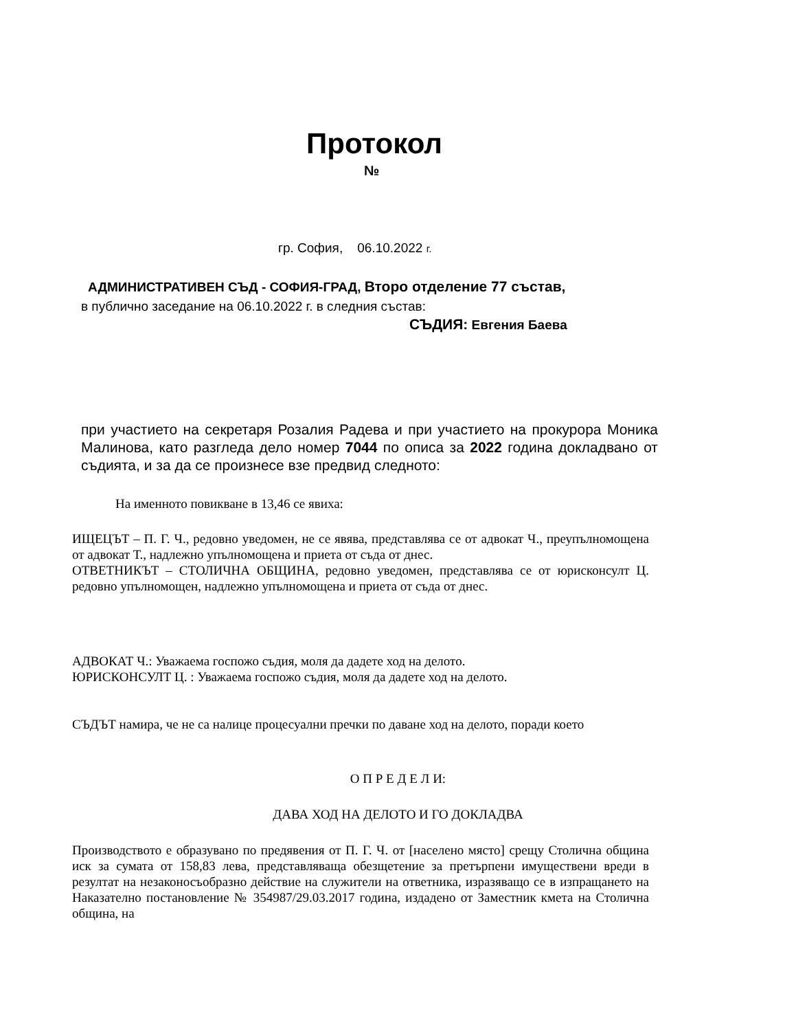Протокол
№
гр. София, 06.10.2022 г.
АДМИНИСТРАТИВЕН СЪД - СОФИЯ-ГРАД, Второ отделение 77 състав,
в публично заседание на 06.10.2022 г. в следния състав:
СЪДИЯ: Евгения Баева
при участието на секретаря Розалия Радева и при участието на прокурора Моника Малинова, като разгледа дело номер 7044 по описа за 2022 година докладвано от съдията, и за да се произнесе взе предвид следното:
На именното повикване в 13,46 се явиха:
ИЩЕЦЪТ – П. Г. Ч., редовно уведомен, не се явява, представлява се от адвокат Ч., преупълномощена от адвокат Т., надлежно упълномощена и приета от съда от днес.
ОТВЕТНИКЪТ – СТОЛИЧНА ОБЩИНА, редовно уведомен, представлява се от юрисконсулт Ц. редовно упълномощен, надлежно упълномощена и приета от съда от днес.
АДВОКАТ Ч.: Уважаема госпожо съдия, моля да дадете ход на делото.
ЮРИСКОНСУЛТ Ц. : Уважаема госпожо съдия, моля да дадете ход на делото.
СЪДЪТ намира, че не са налице процесуални пречки по даване ход на делото, поради което
О П Р Е Д Е Л И:
ДАВА ХОД НА ДЕЛОТО И ГО ДОКЛАДВА
Производството е образувано по предявения от П. Г. Ч. от [населено място] срещу Столична община иск за сумата от 158,83 лева, представляваща обезщетение за претърпени имуществени вреди в резултат на незаконосъобразно действие на служители на ответника, изразяващо се в изпращането на Наказателно постановление № 354987/29.03.2017 година, издадено от Заместник кмета на Столична община, на